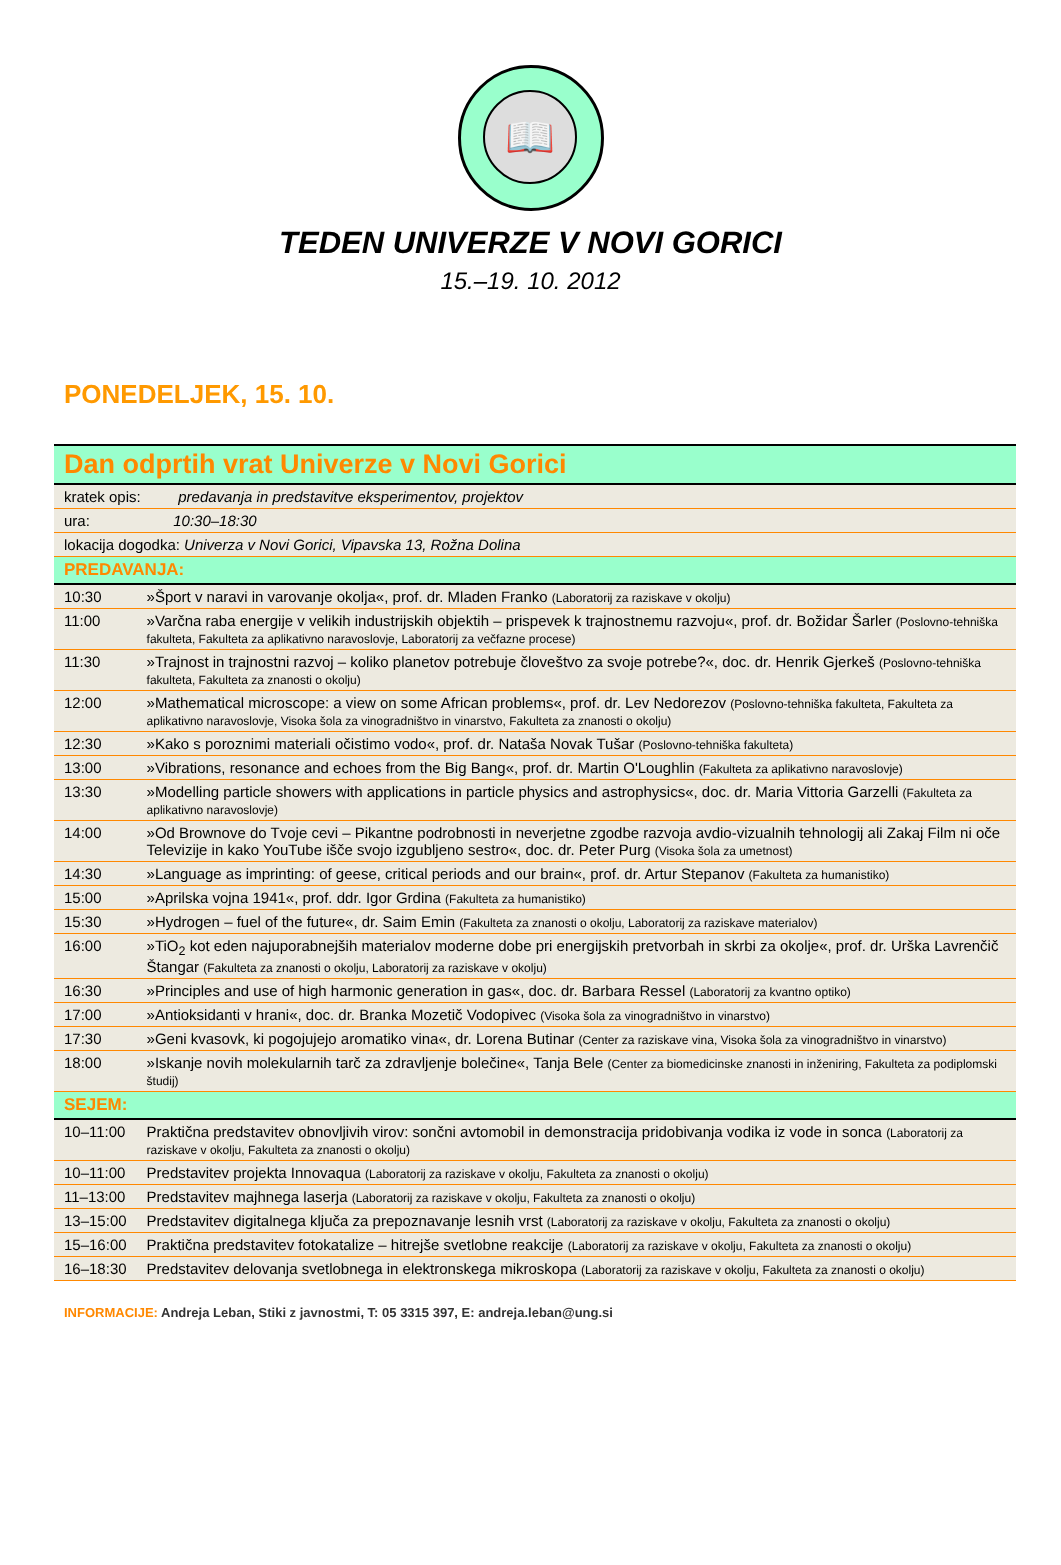📖
TEDEN UNIVERZE V NOVI GORICI
15.–19. 10. 2012
PONEDELJEK, 15. 10.
| Dan odprtih vrat Univerze v Novi Gorici | |
| kratek opis: predavanja in predstavitve eksperimentov, projektov | |
| ura: 10:30–18:30 | |
| lokacija dogodka: Univerza v Novi Gorici, Vipavska 13, Rožna Dolina | |
| PREDAVANJA: | |
| 10:30 | »Šport v naravi in varovanje okolja«, prof. dr. Mladen Franko (Laboratorij za raziskave v okolju) |
| 11:00 | »Varčna raba energije v velikih industrijskih objektih – prispevek k trajnostnemu razvoju«, prof. dr. Božidar Šarler (Poslovno-tehniška fakulteta, Fakulteta za aplikativno naravoslovje, Laboratorij za večfazne procese) |
| 11:30 | »Trajnost in trajnostni razvoj – koliko planetov potrebuje človeštvo za svoje potrebe?«, doc. dr. Henrik Gjerkeš (Poslovno-tehniška fakulteta, Fakulteta za znanosti o okolju) |
| 12:00 | »Mathematical microscope: a view on some African problems«, prof. dr. Lev Nedorezov (Poslovno-tehniška fakulteta, Fakulteta za aplikativno naravoslovje, Visoka šola za vinogradništvo in vinarstvo, Fakulteta za znanosti o okolju) |
| 12:30 | »Kako s poroznimi materiali očistimo vodo«, prof. dr. Nataša Novak Tušar (Poslovno-tehniška fakulteta) |
| 13:00 | »Vibrations, resonance and echoes from the Big Bang«, prof. dr. Martin O'Loughlin (Fakulteta za aplikativno naravoslovje) |
| 13:30 | »Modelling particle showers with applications in particle physics and astrophysics«, doc. dr. Maria Vittoria Garzelli (Fakulteta za aplikativno naravoslovje) |
| 14:00 | »Od Brownove do Tvoje cevi – Pikantne podrobnosti in neverjetne zgodbe razvoja avdio-vizualnih tehnologij ali Zakaj Film ni oče Televizije in kako YouTube išče svojo izgubljeno sestro«, doc. dr. Peter Purg (Visoka šola za umetnost) |
| 14:30 | »Language as imprinting: of geese, critical periods and our brain«, prof. dr. Artur Stepanov (Fakulteta za humanistiko) |
| 15:00 | »Aprilska vojna 1941«, prof. ddr. Igor Grdina (Fakulteta za humanistiko) |
| 15:30 | »Hydrogen – fuel of the future«, dr. Saim Emin (Fakulteta za znanosti o okolju, Laboratorij za raziskave materialov) |
| 16:00 | »TiO<sub>2</sub> kot eden najuporabnejših materialov moderne dobe pri energijskih pretvorbah in skrbi za okolje«, prof. dr. Urška Lavrenčič Štangar (Fakulteta za znanosti o okolju, Laboratorij za raziskave v okolju) |
| 16:30 | »Principles and use of high harmonic generation in gas«, doc. dr. Barbara Ressel (Laboratorij za kvantno optiko) |
| 17:00 | »Antioksidanti v hrani«, doc. dr. Branka Mozetič Vodopivec (Visoka šola za vinogradništvo in vinarstvo) |
| 17:30 | »Geni kvasovk, ki pogojujejo aromatiko vina«, dr. Lorena Butinar (Center za raziskave vina, Visoka šola za vinogradništvo in vinarstvo) |
| 18:00 | »Iskanje novih molekularnih tarč za zdravljenje bolečine«, Tanja Bele (Center za biomedicinske znanosti in inženiring, Fakulteta za podiplomski študij) |
| SEJEM: | |
| 10–11:00 | Praktična predstavitev obnovljivih virov: sončni avtomobil in demonstracija pridobivanja vodika iz vode in sonca (Laboratorij za raziskave v okolju, Fakulteta za znanosti o okolju) |
| 10–11:00 | Predstavitev projekta Innovaqua (Laboratorij za raziskave v okolju, Fakulteta za znanosti o okolju) |
| 11–13:00 | Predstavitev majhnega laserja (Laboratorij za raziskave v okolju, Fakulteta za znanosti o okolju) |
| 13–15:00 | Predstavitev digitalnega ključa za prepoznavanje lesnih vrst (Laboratorij za raziskave v okolju, Fakulteta za znanosti o okolju) |
| 15–16:00 | Praktična predstavitev fotokatalize – hitrejše svetlobne reakcije (Laboratorij za raziskave v okolju, Fakulteta za znanosti o okolju) |
| 16–18:30 | Predstavitev delovanja svetlobnega in elektronskega mikroskopa (Laboratorij za raziskave v okolju, Fakulteta za znanosti o okolju) |
INFORMACIJE: Andreja Leban, Stiki z javnostmi, T: 05 3315 397, E: andreja.leban@ung.si